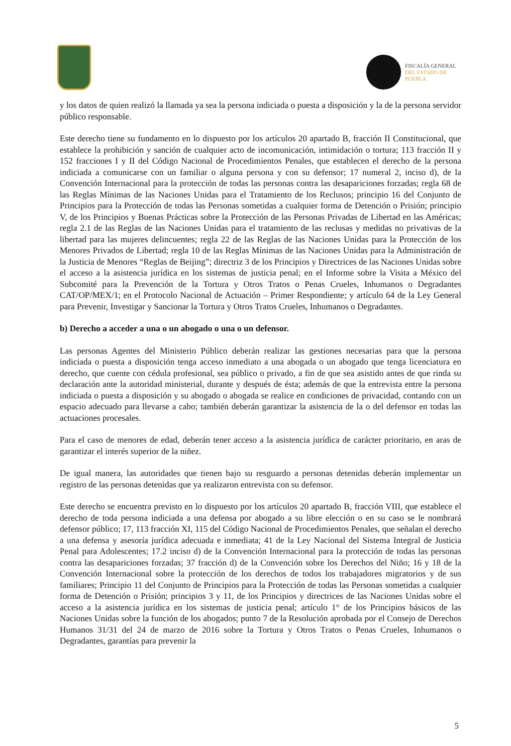FISCALÍA GENERAL
DEL ESTADO DE
PUEBLA
y los datos de quien realizó la llamada ya sea la persona indiciada o puesta a disposición y la de la persona servidor público responsable.
Este derecho tiene su fundamento en lo dispuesto por los artículos 20 apartado B, fracción II Constitucional, que establece la prohibición y sanción de cualquier acto de incomunicación, intimidación o tortura; 113 fracción II y 152 fracciones I y II del Código Nacional de Procedimientos Penales, que establecen el derecho de la persona indiciada a comunicarse con un familiar o alguna persona y con su defensor; 17 numeral 2, inciso d), de la Convención Internacional para la protección de todas las personas contra las desapariciones forzadas; regla 68 de las Reglas Mínimas de las Naciones Unidas para el Tratamiento de los Reclusos; principio 16 del Conjunto de Principios para la Protección de todas las Personas sometidas a cualquier forma de Detención o Prisión; principio V, de los Principios y Buenas Prácticas sobre la Protección de las Personas Privadas de Libertad en las Américas; regla 2.1 de las Reglas de las Naciones Unidas para el tratamiento de las reclusas y medidas no privativas de la libertad para las mujeres delincuentes; regla 22 de las Reglas de las Naciones Unidas para la Protección de los Menores Privados de Libertad; regla 10 de las Reglas Mínimas de las Naciones Unidas para la Administración de la Justicia de Menores “Reglas de Beijing”; directriz 3 de los Principios y Directrices de las Naciones Unidas sobre el acceso a la asistencia jurídica en los sistemas de justicia penal; en el Informe sobre la Visita a México del Subcomité para la Prevención de la Tortura y Otros Tratos o Penas Crueles, Inhumanos o Degradantes CAT/OP/MEX/1; en el Protocolo Nacional de Actuación – Primer Respondiente; y artículo 64 de la Ley General para Prevenir, Investigar y Sancionar la Tortura y Otros Tratos Crueles, Inhumanos o Degradantes.
b) Derecho a acceder a una o un abogado o una o un defensor.
Las personas Agentes del Ministerio Público deberán realizar las gestiones necesarias para que la persona indiciada o puesta a disposición tenga acceso inmediato a una abogada o un abogado que tenga licenciatura en derecho, que cuente con cédula profesional, sea público o privado, a fin de que sea asistido antes de que rinda su declaración ante la autoridad ministerial, durante y después de ésta; además de que la entrevista entre la persona indiciada o puesta a disposición y su abogado o abogada se realice en condiciones de privacidad, contando con un espacio adecuado para llevarse a cabo; también deberán garantizar la asistencia de la o del defensor en todas las actuaciones procesales.
Para el caso de menores de edad, deberán tener acceso a la asistencia jurídica de carácter prioritario, en aras de garantizar el interés superior de la niñez.
De igual manera, las autoridades que tienen bajo su resguardo a personas detenidas deberán implementar un registro de las personas detenidas que ya realizaron entrevista con su defensor.
Este derecho se encuentra previsto en lo dispuesto por los artículos 20 apartado B, fracción VIII, que establece el derecho de toda persona indiciada a una defensa por abogado a su libre elección o en su caso se le nombrará defensor público; 17, 113 fracción XI, 115 del Código Nacional de Procedimientos Penales, que señalan el derecho a una defensa y asesoría jurídica adecuada e inmediata; 41 de la Ley Nacional del Sistema Integral de Justicia Penal para Adolescentes; 17.2 inciso d) de la Convención Internacional para la protección de todas las personas contra las desapariciones forzadas; 37 fracción d) de la Convención sobre los Derechos del Niño; 16 y 18 de la Convención Internacional sobre la protección de los derechos de todos los trabajadores migratorios y de sus familiares; Principio 11 del Conjunto de Principios para la Protección de todas las Personas sometidas a cualquier forma de Detención o Prisión; principios 3 y 11, de los Principios y directrices de las Naciones Unidas sobre el acceso a la asistencia jurídica en los sistemas de justicia penal; artículo 1° de los Principios básicos de las Naciones Unidas sobre la función de los abogados; punto 7 de la Resolución aprobada por el Consejo de Derechos Humanos 31/31 del 24 de marzo de 2016 sobre la Tortura y Otros Tratos o Penas Crueles, Inhumanos o Degradantes, garantías para prevenir la
5